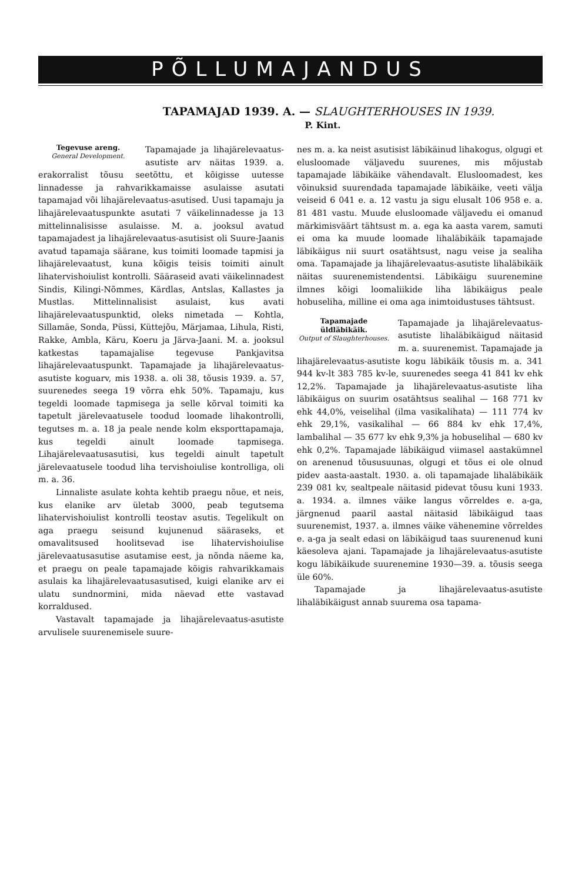PÕLLUMAJANDUS
TAPAMAJAD 1939. A. — SLAUGHTERHOUSES IN 1939.
P. Kint.
Tegevuse areng.
General Development.
Tapamajade ja lihajärelevaatus-asutiste arv näitas 1939. a. erakorralist tõusu seetõttu, et kõigisse uutesse linnadesse ja rahvarikkamaisse asulaisse asutati tapamajad või lihajärelevaatus-asutised. Uusi tapamaju ja lihajärelevaatuspunkte asutati 7 väikelinnadesse ja 13 mittelinnalisisse asulaisse. M. a. jooksul avatud tapamajadest ja lihajärelevaatus-asutisist oli Suure-Jaanis avatud tapamaja säärane, kus toimiti loomade tapmisi ja lihajärelevaatust, kuna kõigis teisis toimiti ainult lihatervishoiulist kontrolli. Sääraseid avati väikelinnadest Sindis, Kilingi-Nõmmes, Kärdlas, Antslas, Kallastes ja Mustlas. Mittelinnalisist asulaist, kus avati lihajärelevaatuspunktid, oleks nimetada — Kohtla, Sillamäe, Sonda, Püssi, Küttejõu, Märjamaa, Lihula, Risti, Rakke, Ambla, Käru, Koeru ja Järva-Jaani. M. a. jooksul katkestas tapamajalise tegevuse Pankjavitsa lihajärelevaatuspunkt. Tapamajade ja lihajärelevaatus-asutiste koguarv, mis 1938. a. oli 38, tõusis 1939. a. 57, suurenedes seega 19 võrra ehk 50%. Tapamaju, kus tegeldi loomade tapmisega ja selle kõrval toimiti ka tapetult järelevaatusele toodud loomade lihakontrolli, tegutses m. a. 18 ja peale nende kolm eksporttapamaja, kus tegeldi ainult loomade tapmisega. Lihajärelevaatusasutisi, kus tegeldi ainult tapetult järelevaatusele toodud liha tervishoiulise kontrolliga, oli m. a. 36.
Linnaliste asulate kohta kehtib praegu nõue, et neis, kus elanike arv ületab 3000, peab tegutsema lihatervishoiulist kontrolli teostav asutis. Tegelikult on aga praegu seisund kujunenud sääraseks, et omavalitsused hoolitsevad ise lihatervishoiulise järelevaatusasutise asutamise eest, ja nõnda näeme ka, et praegu on peale tapamajade kõigis rahvarikkamais asulais ka lihajärelevaatusasutised, kuigi elanike arv ei ulatu sundnormini, mida näevad ette vastavad korraldused.
Vastavalt tapamajade ja lihajärelevaatus-asutiste arvulisele suurenemisele suure-
nes m. a. ka neist asutisist läbikäinud lihakogus, olgugi et elusloomade väljavedu suurenes, mis mõjustab tapamajade läbikäike vähendavalt. Elusloomadest, kes võinuksid suurendada tapamajade läbikäike, veeti välja veiseid 6 041 e. a. 12 vastu ja sigu elusalt 106 958 e. a. 81 481 vastu. Muude elusloomade väljavedu ei omanud märkimisväärt tähtsust m. a. ega ka aasta varem, samuti ei oma ka muude loomade lihaläbikäik tapamajade läbikäigus nii suurt osatähtsust, nagu veise ja sealiha oma. Tapamajade ja lihajärelevaatus-asutiste lihaläbikäik näitas suurenemistendentsi. Läbikäigu suurenemine ilmnes kõigi loomaliikide liha läbikäigus peale hobuseliha, milline ei oma aga inimtoidustuses tähtsust.
Tapamajade
üldläbikäik.
Output of Slaughterhouses.
Tapamajade ja lihajärelevaatus-asutiste lihaläbikäigud näitasid m. a. suurenemist. Tapamajade ja lihajärelevaatus-asutiste kogu läbikäik tõusis m. a. 341 944 kv-lt 383 785 kv-le, suurenedes seega 41 841 kv ehk 12,2%. Tapamajade ja lihajärelevaatus-asutiste liha läbikäigus on suurim osatähtsus sealihal — 168 771 kv ehk 44,0%, veiselihal (ilma vasikalihata) — 111 774 kv ehk 29,1%, vasikalihal — 66 884 kv ehk 17,4%, lambalihal — 35 677 kv ehk 9,3% ja hobuselihal — 680 kv ehk 0,2%. Tapamajade läbikäigud viimasel aastakümnel on arenenud tõususuunas, olgugi et tõus ei ole olnud pidev aasta-aastalt. 1930. a. oli tapamajade lihaläbikäik 239 081 kv, sealtpeale näitasid pidevat tõusu kuni 1933. a. 1934. a. ilmnes väike langus võrreldes e. a-ga, järgnenud paaril aastal näitasid läbikäigud taas suurenemist, 1937. a. ilmnes väike vähenemine võrreldes e. a-ga ja sealt edasi on läbikäigud taas suurenenud kuni käesoleva ajani. Tapamajade ja lihajärelevaatus-asutiste kogu läbikäikude suurenemine 1930—39. a. tõusis seega üle 60%.
Tapamajade ja lihajärelevaatus-asutiste lihaläbikäigust annab suurema osa tapama-